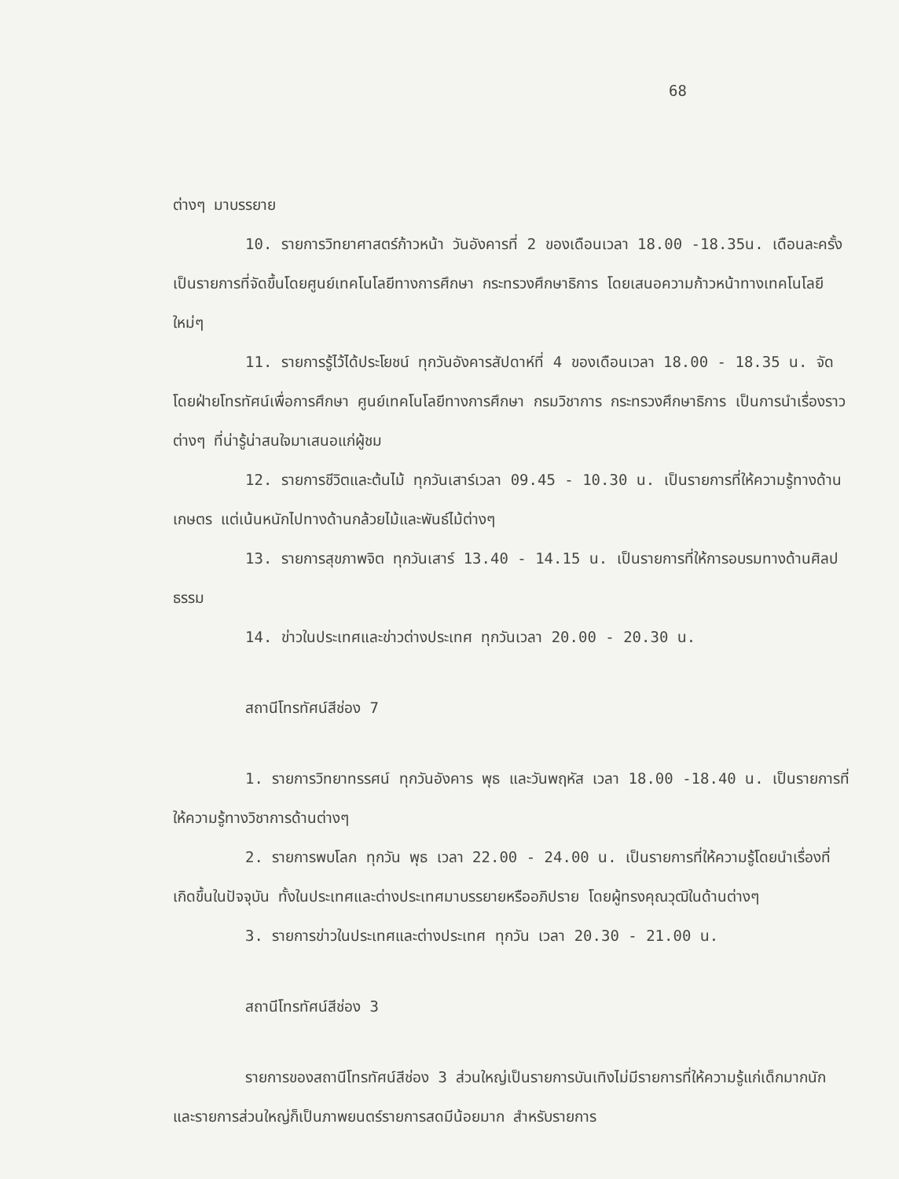68
ต่างๆ มาบรรยาย
10. รายการวิทยาศาสตร์ก้าวหน้า วันอังคารที่ 2 ของเดือนเวลา 18.00 -18.35น. เดือนละครั้ง เป็นรายการที่จัดขึ้นโดยศูนย์เทคโนโลยีทางการศึกษา กระทรวงศึกษาธิการ โดยเสนอความก้าวหน้าทางเทคโนโลยีใหม่ๆ
11. รายการรู้ไว้ได้ประโยชน์ ทุกวันอังคารสัปดาห์ที่ 4 ของเดือนเวลา 18.00 - 18.35 น. จัดโดยฝ่ายโทรทัศน์เพื่อการศึกษา ศูนย์เทคโนโลยีทางการศึกษา กรมวิชาการ กระทรวงศึกษาธิการ เป็นการนำเรื่องราวต่างๆ ที่น่ารู้น่าสนใจมาเสนอแก่ผู้ชม
12. รายการชีวิตและต้นไม้ ทุกวันเสาร์เวลา 09.45 - 10.30 น. เป็นรายการที่ให้ความรู้ทางด้านเกษตร แต่เน้นหนักไปทางด้านกล้วยไม้และพันธ์ไม้ต่างๆ
13. รายการสุขภาพจิต ทุกวันเสาร์ 13.40 - 14.15 น. เป็นรายการที่ให้การอบรมทางด้านศิลปธรรม
14. ข่าวในประเทศและข่าวต่างประเทศ ทุกวันเวลา 20.00 - 20.30 น.
สถานีโทรทัศน์สีช่อง 7
1. รายการวิทยาทรรศน์ ทุกวันอังคาร พุธ และวันพฤหัส เวลา 18.00 -18.40 น. เป็นรายการที่ให้ความรู้ทางวิชาการด้านต่างๆ
2. รายการพบโลก ทุกวัน พุธ เวลา 22.00 - 24.00 น. เป็นรายการที่ให้ความรู้โดยนำเรื่องที่เกิดขึ้นในปัจจุบัน ทั้งในประเทศและต่างประเทศมาบรรยายหรืออภิปราย โดยผู้ทรงคุณวุฒิในด้านต่างๆ
3. รายการข่าวในประเทศและต่างประเทศ ทุกวัน เวลา 20.30 - 21.00 น.
สถานีโทรทัศน์สีช่อง 3
รายการของสถานีโทรทัศน์สีช่อง 3 ส่วนใหญ่เป็นรายการบันเทิงไม่มีรายการที่ให้ความรู้แก่เด็กมากนัก และรายการส่วนใหญ่ก็เป็นภาพยนตร์รายการสดมีน้อยมาก สำหรับรายการ